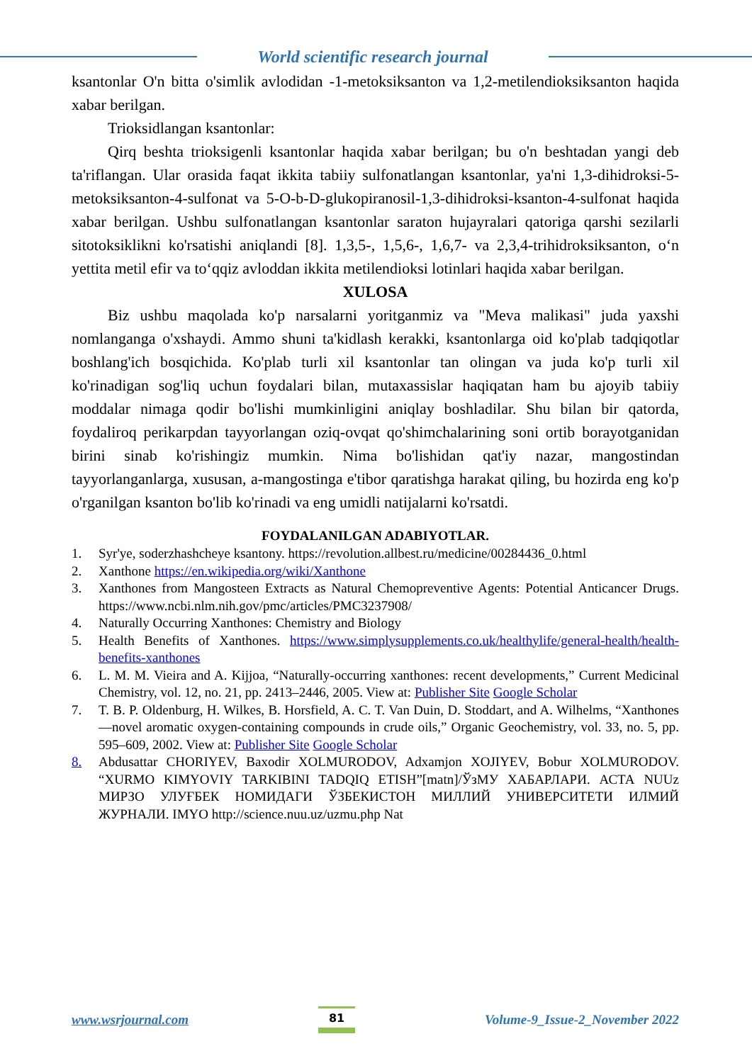World scientific research journal
ksantonlar O'n bitta o'simlik avlodidan -1-metoksiksanton va 1,2-metilendioksiksanton haqida xabar berilgan.
Trioksidlangan ksantonlar:
Qirq beshta trioksigenli ksantonlar haqida xabar berilgan; bu o'n beshtadan yangi deb ta'riflangan. Ular orasida faqat ikkita tabiiy sulfonatlangan ksantonlar, ya'ni 1,3-dihidroksi-5-metoksiksanton-4-sulfonat va 5-O-b-D-glukopiranosil-1,3-dihidroksi-ksanton-4-sulfonat haqida xabar berilgan. Ushbu sulfonatlangan ksantonlar saraton hujayralari qatoriga qarshi sezilarli sitotoksiklikni ko'rsatishi aniqlandi [8]. 1,3,5-, 1,5,6-, 1,6,7- va 2,3,4-trihidroksiksanton, o‘n yettita metil efir va to‘qqiz avloddan ikkita metilendioksi lotinlari haqida xabar berilgan.
XULOSA
Biz ushbu maqolada ko'p narsalarni yoritganmiz va "Meva malikasi" juda yaxshi nomlanganga o'xshaydi. Ammo shuni ta'kidlash kerakki, ksantonlarga oid ko'plab tadqiqotlar boshlang'ich bosqichida. Ko'plab turli xil ksantonlar tan olingan va juda ko'p turli xil ko'rinadigan sog'liq uchun foydalari bilan, mutaxassislar haqiqatan ham bu ajoyib tabiiy moddalar nimaga qodir bo'lishi mumkinligini aniqlay boshladilar. Shu bilan bir qatorda, foydaliroq perikarpdan tayyorlangan oziq-ovqat qo'shimchalarining soni ortib borayotganidan birini sinab ko'rishingiz mumkin. Nima bo'lishidan qat'iy nazar, mangostindan tayyorlanganlarga, xususan, a-mangostinga e'tibor qaratishga harakat qiling, bu hozirda eng ko'p o'rganilgan ksanton bo'lib ko'rinadi va eng umidli natijalarni ko'rsatdi.
FOYDALANILGAN ADABIYOTLAR.
1. Syr'ye, soderzhashcheye ksantony. https://revolution.allbest.ru/medicine/00284436_0.html
2. Xanthone https://en.wikipedia.org/wiki/Xanthone
3. Xanthones from Mangosteen Extracts as Natural Chemopreventive Agents: Potential Anticancer Drugs. https://www.ncbi.nlm.nih.gov/pmc/articles/PMC3237908/
4. Naturally Occurring Xanthones: Chemistry and Biology
5. Health Benefits of Xanthones. https://www.simplysupplements.co.uk/healthylife/general-health/health-benefits-xanthones
6. L. M. M. Vieira and A. Kijjoa, “Naturally-occurring xanthones: recent developments,” Current Medicinal Chemistry, vol. 12, no. 21, pp. 2413–2446, 2005. View at: Publisher Site Google Scholar
7. T. B. P. Oldenburg, H. Wilkes, B. Horsfield, A. C. T. Van Duin, D. Stoddart, and A. Wilhelms, “Xanthones—novel aromatic oxygen-containing compounds in crude oils,” Organic Geochemistry, vol. 33, no. 5, pp. 595–609, 2002. View at: Publisher Site Google Scholar
8. Abdusattar CHORIYEV, Baxodir XOLMURODOV, Adxamjon XOJIYEV, Bobur XOLMURODOV. “XURMO KIMYOVIY TARKIBINI TADQIQ ETISH”[matn]/ЎзМУ ХАБАРЛАРИ. АСТА NUUz МИРЗО УЛУҒБЕК НОМИДАГИ ЎЗБЕКИСТОН МИЛЛИЙ УНИВЕРСИТЕТИ ИЛМИЙ ЖУРНАЛИ. IMYO http://science.nuu.uz/uzmu.php Nat
www.wsrjournal.com
81
Volume-9_Issue-2_November 2022